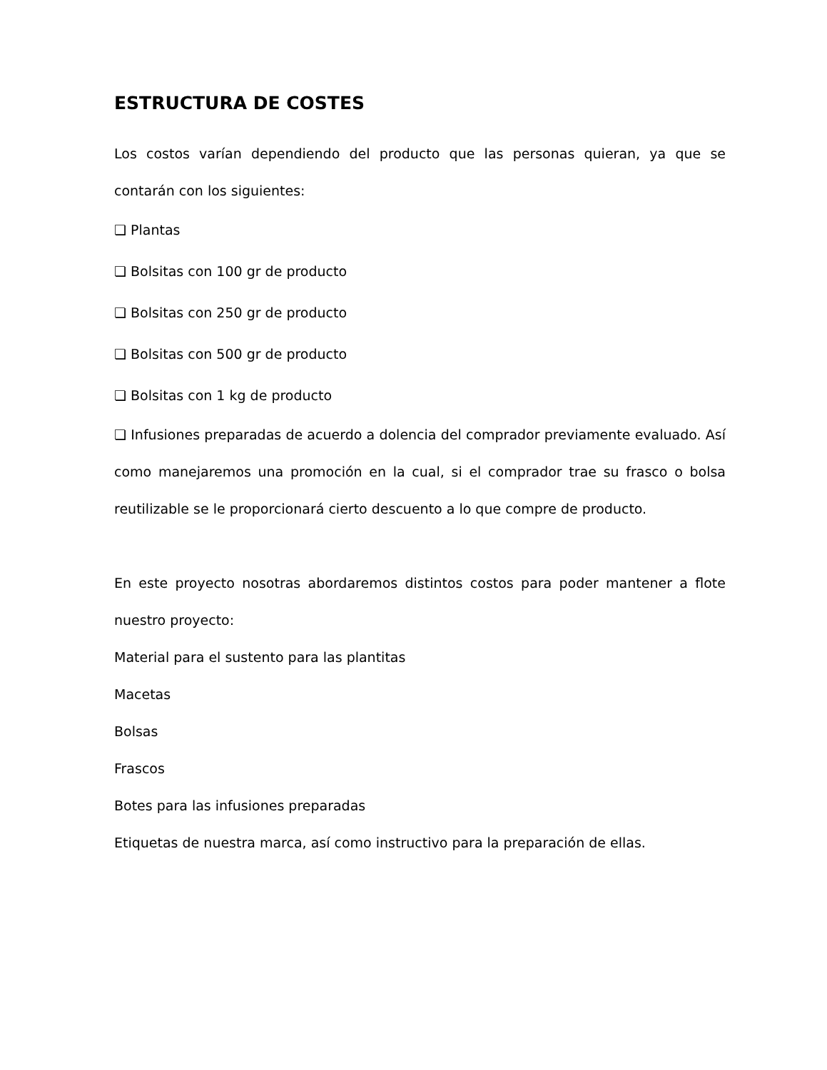ESTRUCTURA DE COSTES
Los costos varían dependiendo del producto que las personas quieran, ya que se contarán con los siguientes:
❏ Plantas
❏ Bolsitas con 100 gr de producto
❏ Bolsitas con 250 gr de producto
❏ Bolsitas con 500 gr de producto
❏ Bolsitas con 1 kg de producto
❏ Infusiones preparadas de acuerdo a dolencia del comprador previamente evaluado. Así como manejaremos una promoción en la cual, si el comprador trae su frasco o bolsa reutilizable se le proporcionará cierto descuento a lo que compre de producto.
En este proyecto nosotras abordaremos distintos costos para poder mantener a flote nuestro proyecto:
Material para el sustento para las plantitas
Macetas
Bolsas
Frascos
Botes para las infusiones preparadas
Etiquetas de nuestra marca, así como instructivo para la preparación de ellas.